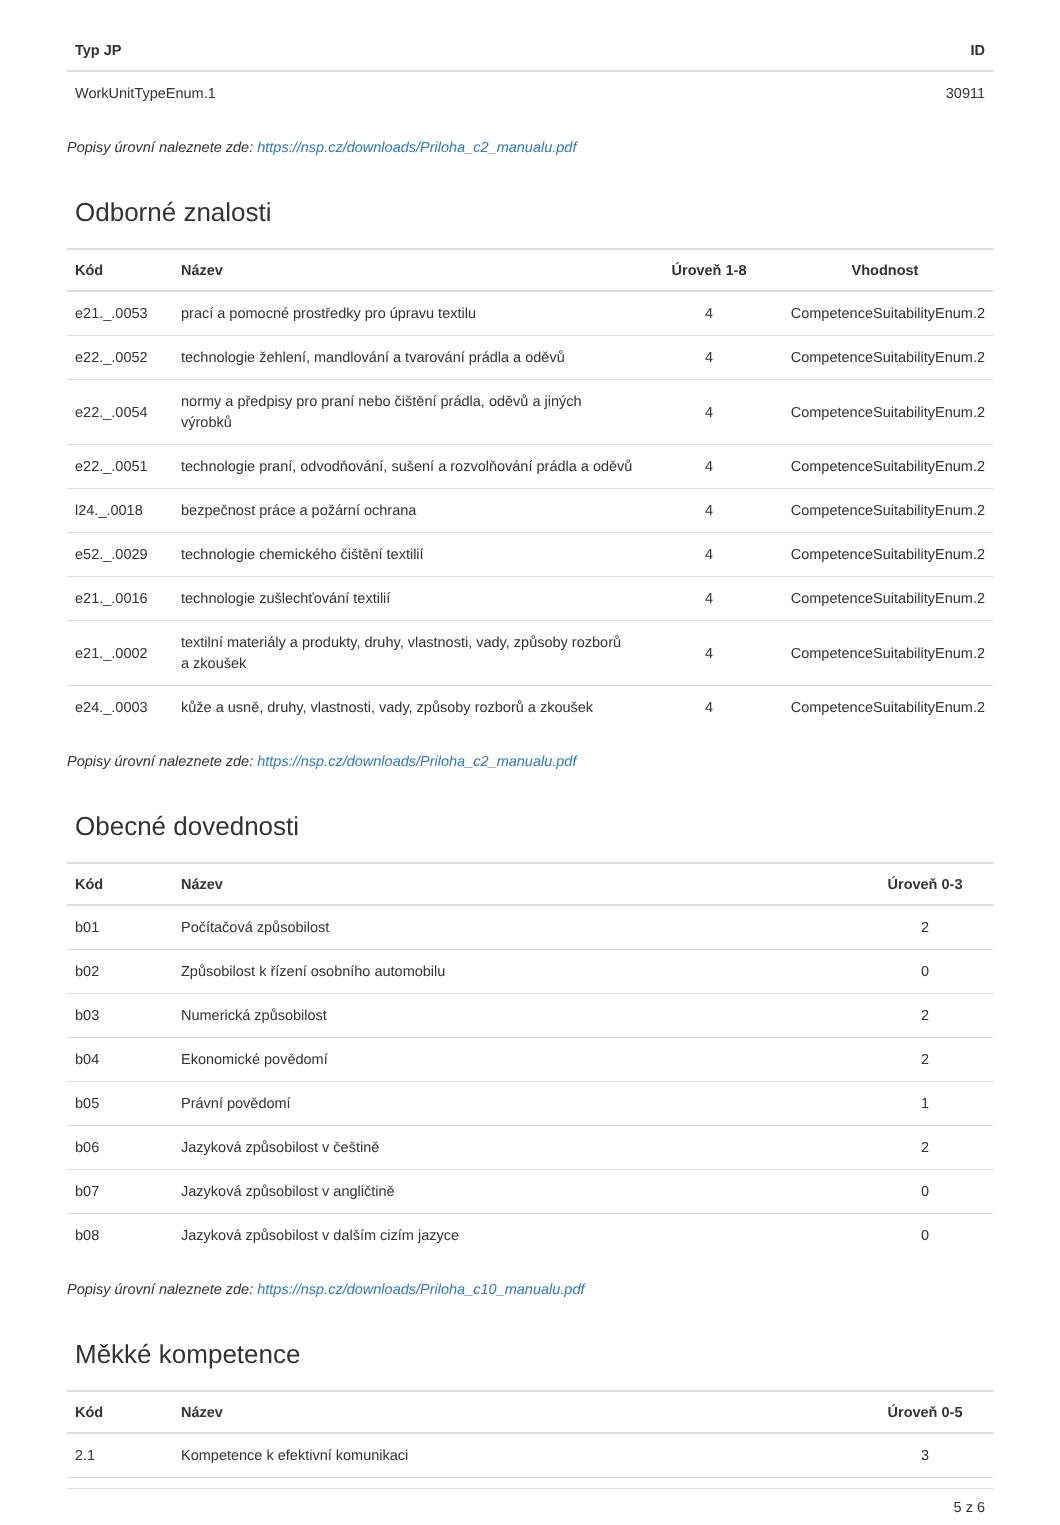| Typ JP | ID |
| --- | --- |
| WorkUnitTypeEnum.1 | 30911 |
Popisy úrovní naleznete zde: https://nsp.cz/downloads/Priloha_c2_manualu.pdf
Odborné znalosti
| Kód | Název | Úroveň 1-8 | Vhodnost |
| --- | --- | --- | --- |
| e21._.0053 | prací a pomocné prostředky pro úpravu textilu | 4 | CompetenceSuitabilityEnum.2 |
| e22._.0052 | technologie žehlení, mandlování a tvarování prádla a oděvů | 4 | CompetenceSuitabilityEnum.2 |
| e22._.0054 | normy a předpisy pro praní nebo čištění prádla, oděvů a jiných výrobků | 4 | CompetenceSuitabilityEnum.2 |
| e22._.0051 | technologie praní, odvodňování, sušení a rozvolňování prádla a oděvů | 4 | CompetenceSuitabilityEnum.2 |
| l24._.0018 | bezpečnost práce a požární ochrana | 4 | CompetenceSuitabilityEnum.2 |
| e52._.0029 | technologie chemického čištění textilií | 4 | CompetenceSuitabilityEnum.2 |
| e21._.0016 | technologie zušlechťování textilií | 4 | CompetenceSuitabilityEnum.2 |
| e21._.0002 | textilní materiály a produkty, druhy, vlastnosti, vady, způsoby rozborů a zkoušek | 4 | CompetenceSuitabilityEnum.2 |
| e24._.0003 | kůže a usně, druhy, vlastnosti, vady, způsoby rozborů a zkoušek | 4 | CompetenceSuitabilityEnum.2 |
Popisy úrovní naleznete zde: https://nsp.cz/downloads/Priloha_c2_manualu.pdf
Obecné dovednosti
| Kód | Název | Úroveň 0-3 |
| --- | --- | --- |
| b01 | Počítačová způsobilost | 2 |
| b02 | Způsobilost k řízení osobního automobilu | 0 |
| b03 | Numerická způsobilost | 2 |
| b04 | Ekonomické povědomí | 2 |
| b05 | Právní povědomí | 1 |
| b06 | Jazyková způsobilost v češtině | 2 |
| b07 | Jazyková způsobilost v angličtině | 0 |
| b08 | Jazyková způsobilost v dalším cizím jazyce | 0 |
Popisy úrovní naleznete zde: https://nsp.cz/downloads/Priloha_c10_manualu.pdf
Měkké kompetence
| Kód | Název | Úroveň 0-5 |
| --- | --- | --- |
| 2.1 | Kompetence k efektivní komunikaci | 3 |
5 z 6